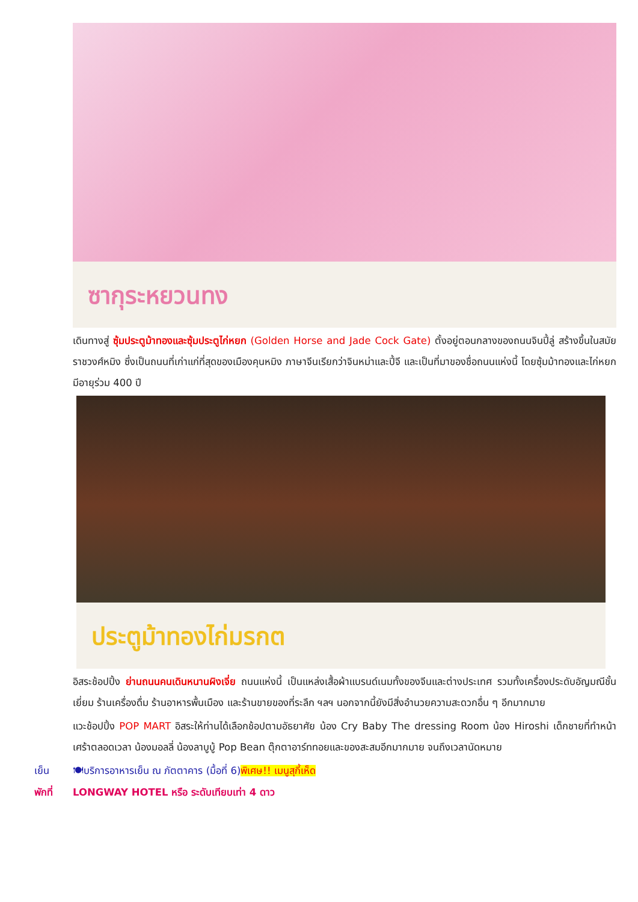ซากุระหยวนทง
เดินทางสู่ ซุ้มประตูม้าทองและซุ้มประตูไก่หยก (Golden Horse and Jade Cock Gate) ตั้งอยู่ตอนกลางของถนนจินปี้ลู่ สร้างขึ้นในสมัยราชวงศ์หมิง ซึ่งเป็นถนนที่เก่าแก่ที่สุดของเมืองคุนหมิง ภาษาจีนเรียกว่าจินหม่าและปี้จี และเป็นที่มาของชื่อถนนแห่งนี้ โดยซุ้มม้าทองและไก่หยกมีอายุร่วม 400 ปี
ประตูม้าทองไก่มรกต
อิสระช้อปปิ้ง ย่านถนนคนเดินหนานผิงเจี่ย ถนนแห่งนี้ เป็นแหล่งเสื้อผ้าแบรนด์เนมทั้งของจีนและต่างประเทศ รวมทั้งเครื่องประดับอัญมณีชั้นเยี่ยม ร้านเครื่องดื่ม ร้านอาหารพื้นเมือง และร้านขายของที่ระลึก ฯลฯ นอกจากนี้ยังมีสิ่งอำนวยความสะดวกอื่น ๆ อีกมากมาย
แวะช้อปปิ้ง POP MART อิสระให้ท่านได้เลือกช้อปตามอัธยาศัย น้อง Cry Baby The dressing Room น้อง Hiroshi เด็กชายที่ทำหน้าเศร้าตลอดเวลา น้องมอลลี่ น้องลาบูบู้ Pop Bean ตุ๊กตาอาร์ททอยและของสะสมอีกมากมาย จนถึงเวลานัดหมาย
เย็น 🍽บริการอาหารเย็น ณ ภัตตาคาร (มื้อที่ 6)พิเศษ!! เมนูสุกี้เห็ด
พักที่ LONGWAY HOTEL หรือ ระดับเทียบเท่า 4 ดาว